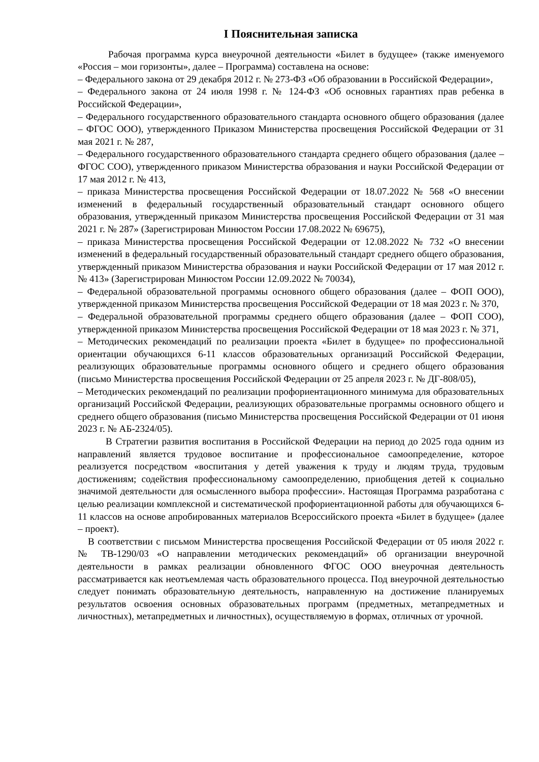I Пояснительная записка
Рабочая программа курса внеурочной деятельности «Билет в будущее» (также именуемого «Россия – мои горизонты», далее – Программа) составлена на основе:
– Федерального закона от 29 декабря 2012 г. № 273-ФЗ «Об образовании в Российской Федерации»,
– Федерального закона от 24 июля 1998 г. № 124-ФЗ «Об основных гарантиях прав ребенка в Российской Федерации»,
– Федерального государственного образовательного стандарта основного общего образования (далее – ФГОС ООО), утвержденного Приказом Министерства просвещения Российской Федерации от 31 мая 2021 г. № 287,
– Федерального государственного образовательного стандарта среднего общего образования (далее – ФГОС СОО), утвержденного приказом Министерства образования и науки Российской Федерации от 17 мая 2012 г. № 413,
– приказа Министерства просвещения Российской Федерации от 18.07.2022 № 568 «О внесении изменений в федеральный государственный образовательный стандарт основного общего образования, утвержденный приказом Министерства просвещения Российской Федерации от 31 мая 2021 г. № 287» (Зарегистрирован Минюстом России 17.08.2022 № 69675),
– приказа Министерства просвещения Российской Федерации от 12.08.2022 № 732 «О внесении изменений в федеральный государственный образовательный стандарт среднего общего образования, утвержденный приказом Министерства образования и науки Российской Федерации от 17 мая 2012 г. № 413» (Зарегистрирован Минюстом России 12.09.2022 № 70034),
– Федеральной образовательной программы основного общего образования (далее – ФОП ООО), утвержденной приказом Министерства просвещения Российской Федерации от 18 мая 2023 г. № 370,
– Федеральной образовательной программы среднего общего образования (далее – ФОП СОО), утвержденной приказом Министерства просвещения Российской Федерации от 18 мая 2023 г. № 371,
– Методических рекомендаций по реализации проекта «Билет в будущее» по профессиональной ориентации обучающихся 6-11 классов образовательных организаций Российской Федерации, реализующих образовательные программы основного общего и среднего общего образования (письмо Министерства просвещения Российской Федерации от 25 апреля 2023 г. № ДГ-808/05),
– Методических рекомендаций по реализации профориентационного минимума для образовательных организаций Российской Федерации, реализующих образовательные программы основного общего и среднего общего образования (письмо Министерства просвещения Российской Федерации от 01 июня 2023 г. № АБ-2324/05).
В Стратегии развития воспитания в Российской Федерации на период до 2025 года одним из направлений является трудовое воспитание и профессиональное самоопределение, которое реализуется посредством «воспитания у детей уважения к труду и людям труда, трудовым достижениям; содействия профессиональному самоопределению, приобщения детей к социально значимой деятельности для осмысленного выбора профессии». Настоящая Программа разработана с целью реализации комплексной и систематической профориентационной работы для обучающихся 6-11 классов на основе апробированных материалов Всероссийского проекта «Билет в будущее» (далее – проект).
В соответствии с письмом Министерства просвещения Российской Федерации от 05 июля 2022 г. № ТВ-1290/03 «О направлении методических рекомендаций» об организации внеурочной деятельности в рамках реализации обновленного ФГОС ООО внеурочная деятельность рассматривается как неотъемлемая часть образовательного процесса. Под внеурочной деятельностью следует понимать образовательную деятельность, направленную на достижение планируемых результатов освоения основных образовательных программ (предметных, метапредметных и личностных), метапредметных и личностных), осуществляемую в формах, отличных от урочной.